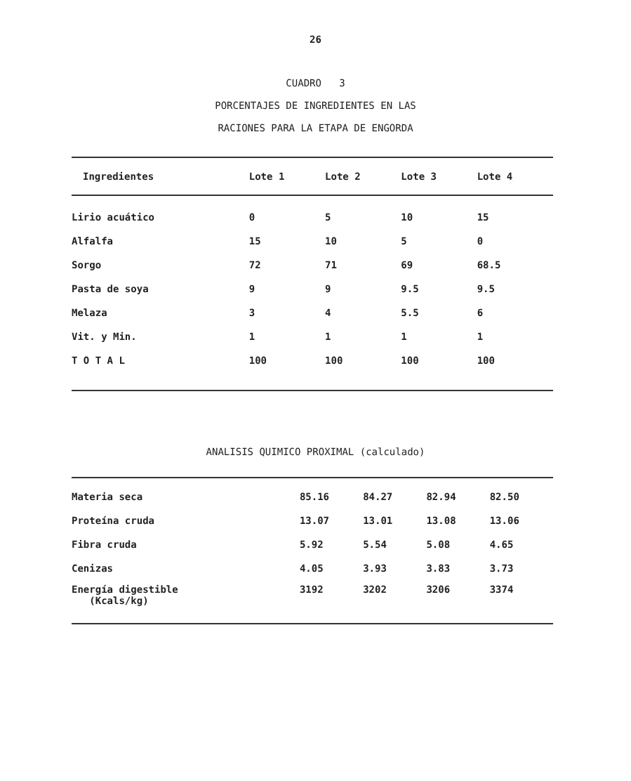26
CUADRO 3
PORCENTAJES DE INGREDIENTES EN LAS
RACIONES PARA LA ETAPA DE ENGORDA
| Ingredientes | Lote 1 | Lote 2 | Lote 3 | Lote 4 |
| --- | --- | --- | --- | --- |
| Lirio acuático | 0 | 5 | 10 | 15 |
| Alfalfa | 15 | 10 | 5 | 0 |
| Sorgo | 72 | 71 | 69 | 68.5 |
| Pasta de soya | 9 | 9 | 9.5 | 9.5 |
| Melaza | 3 | 4 | 5.5 | 6 |
| Vit. y Min. | 1 | 1 | 1 | 1 |
| T O T A L | 100 | 100 | 100 | 100 |
ANALISIS QUIMICO PROXIMAL (calculado)
| Materia seca | 85.16 | 84.27 | 82.94 | 82.50 |
| Proteína cruda | 13.07 | 13.01 | 13.08 | 13.06 |
| Fibra cruda | 5.92 | 5.54 | 5.08 | 4.65 |
| Cenizas | 4.05 | 3.93 | 3.83 | 3.73 |
| Energía digestible (Kcals/kg) | 3192 | 3202 | 3206 | 3374 |